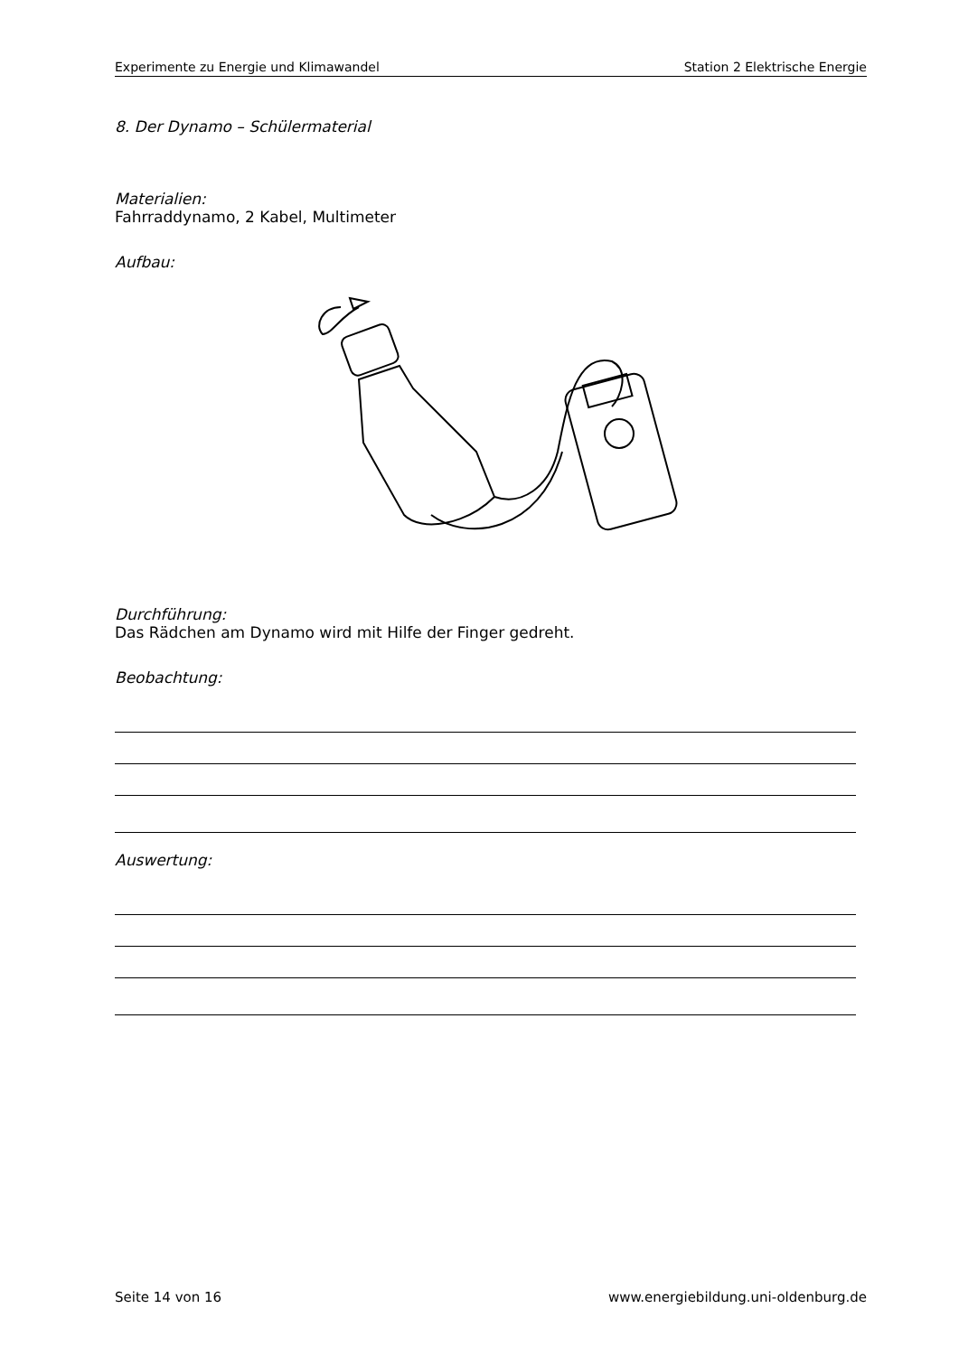Experimente zu Energie und Klimawandel Station 2 Elektrische Energie
8. Der Dynamo – Schülermaterial
Materialien:
Fahrraddynamo, 2 Kabel, Multimeter
Aufbau:
Durchführung:
Das Rädchen am Dynamo wird mit Hilfe der Finger gedreht.
Beobachtung:
Auswertung:
Seite 14 von 16 www.energiebildung.uni-oldenburg.de